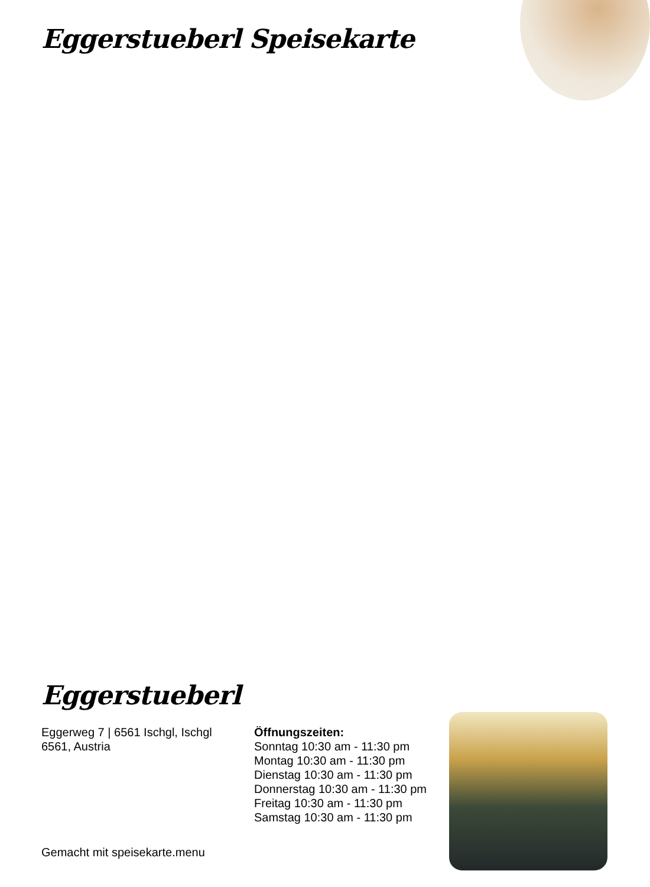Eggerstueberl Speisekarte
Eggerstueberl
Eggerweg 7 | 6561 Ischgl, Ischgl
6561, Austria
Öffnungszeiten:
Sonntag 10:30 am - 11:30 pm
Montag 10:30 am - 11:30 pm
Dienstag 10:30 am - 11:30 pm
Donnerstag 10:30 am - 11:30 pm
Freitag 10:30 am - 11:30 pm
Samstag 10:30 am - 11:30 pm
Gemacht mit speisekarte.menu